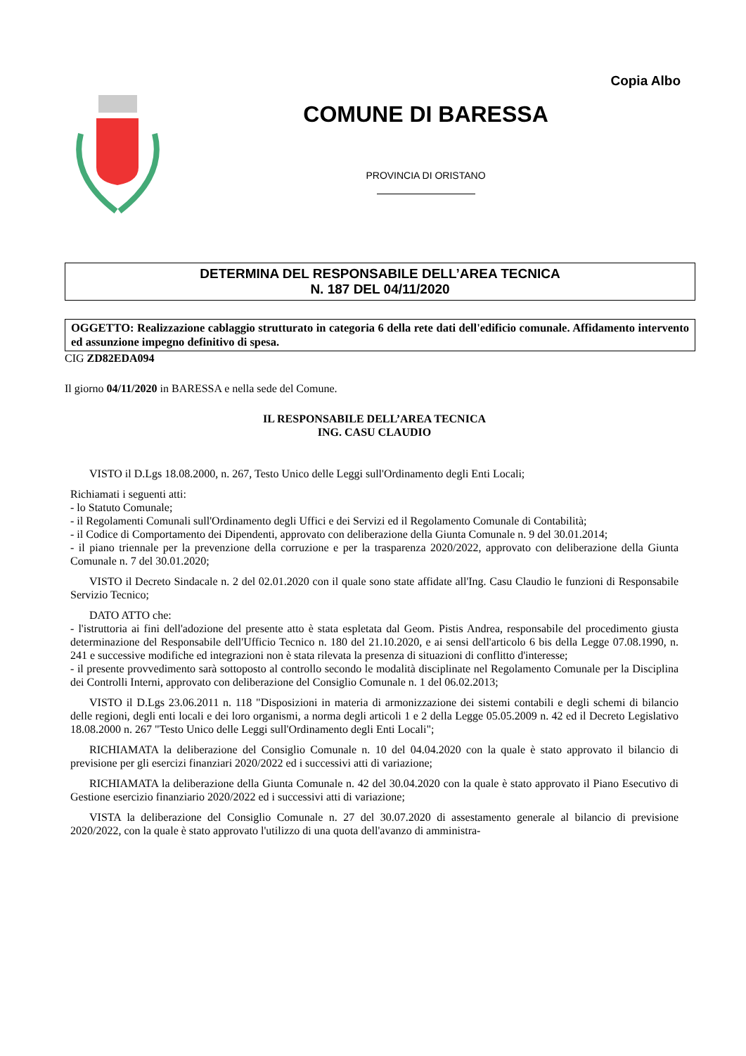Copia Albo
COMUNE DI BARESSA
PROVINCIA DI ORISTANO
DETERMINA DEL RESPONSABILE DELL’AREA TECNICA
N. 187 DEL 04/11/2020
OGGETTO: Realizzazione cablaggio strutturato in categoria 6 della rete dati dell'edificio comunale. Affidamento intervento ed assunzione impegno definitivo di spesa.
CIG ZD82EDA094
Il giorno 04/11/2020 in BARESSA e nella sede del Comune.
IL RESPONSABILE DELL’AREA TECNICA
ING. CASU CLAUDIO
VISTO il D.Lgs 18.08.2000, n. 267, Testo Unico delle Leggi sull'Ordinamento degli Enti Locali;
Richiamati i seguenti atti:
- lo Statuto Comunale;
- il Regolamenti Comunali sull'Ordinamento degli Uffici e dei Servizi ed il Regolamento Comunale di Contabilità;
- il Codice di Comportamento dei Dipendenti, approvato con deliberazione della Giunta Comunale n. 9 del 30.01.2014;
- il piano triennale per la prevenzione della corruzione e per la trasparenza 2020/2022, approvato con deliberazione della Giunta Comunale n. 7 del 30.01.2020;
VISTO il Decreto Sindacale n. 2 del 02.01.2020 con il quale sono state affidate all'Ing. Casu Claudio le funzioni di Responsabile Servizio Tecnico;
DATO ATTO che:
- l'istruttoria ai fini dell'adozione del presente atto è stata espletata dal Geom. Pistis Andrea, responsabile del procedimento giusta determinazione del Responsabile dell'Ufficio Tecnico n. 180 del 21.10.2020, e ai sensi dell'articolo 6 bis della Legge 07.08.1990, n. 241 e successive modifiche ed integrazioni non è stata rilevata la presenza di situazioni di conflitto d'interesse;
- il presente provvedimento sarà sottoposto al controllo secondo le modalità disciplinate nel Regolamento Comunale per la Disciplina dei Controlli Interni, approvato con deliberazione del Consiglio Comunale n. 1 del 06.02.2013;
VISTO il D.Lgs 23.06.2011 n. 118 "Disposizioni in materia di armonizzazione dei sistemi contabili e degli schemi di bilancio delle regioni, degli enti locali e dei loro organismi, a norma degli articoli 1 e 2 della Legge 05.05.2009 n. 42 ed il Decreto Legislativo 18.08.2000 n. 267 "Testo Unico delle Leggi sull'Ordinamento degli Enti Locali";
RICHIAMATA la deliberazione del Consiglio Comunale n. 10 del 04.04.2020 con la quale è stato approvato il bilancio di previsione per gli esercizi finanziari 2020/2022 ed i successivi atti di variazione;
RICHIAMATA la deliberazione della Giunta Comunale n. 42 del 30.04.2020 con la quale è stato approvato il Piano Esecutivo di Gestione esercizio finanziario 2020/2022 ed i successivi atti di variazione;
VISTA la deliberazione del Consiglio Comunale n. 27 del 30.07.2020 di assestamento generale al bilancio di previsione 2020/2022, con la quale è stato approvato l'utilizzo di una quota dell'avanzo di amministra-